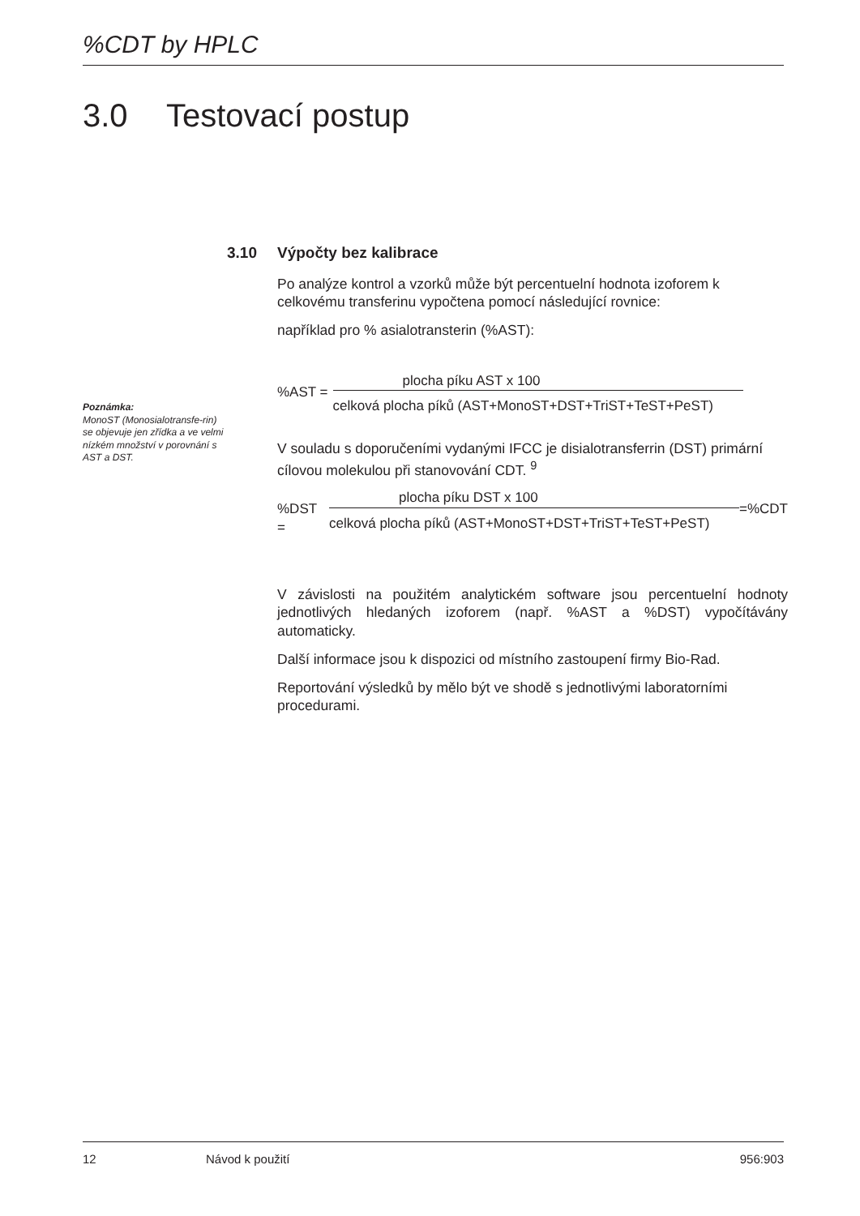%CDT by HPLC
3.0 Testovací postup
Poznámka:
MonoST (Monosialotransfe-rin) se objevuje jen zřídka a ve velmi nízkém množství v porovnání s AST a DST.
3.10 Výpočty bez kalibrace
Po analýze kontrol a vzorků může být percentuelní hodnota izoforem k celkovému transferinu vypočtena pomocí následující rovnice:
například pro % asialotransterin (%AST):
%AST =
plocha píku AST x 100
celková plocha píků (AST+MonoST+DST+TriST+TeST+PeST)
V souladu s doporučeními vydanými IFCC je disialotransferrin (DST) primární cílovou molekulou při stanovování CDT. <sup>9</sup>
%DST =
plocha píku DST x 100
celková plocha píků (AST+MonoST+DST+TriST+TeST+PeST)
=%CDT
V závislosti na použitém analytickém software jsou percentuelní hodnoty jednotlivých hledaných izoforem (např. %AST a %DST) vypočítávány automaticky.
Další informace jsou k dispozici od místního zastoupení firmy Bio-Rad.
Reportování výsledků by mělo být ve shodě s jednotlivými laboratorními procedurami.
12 Návod k použití 956:903